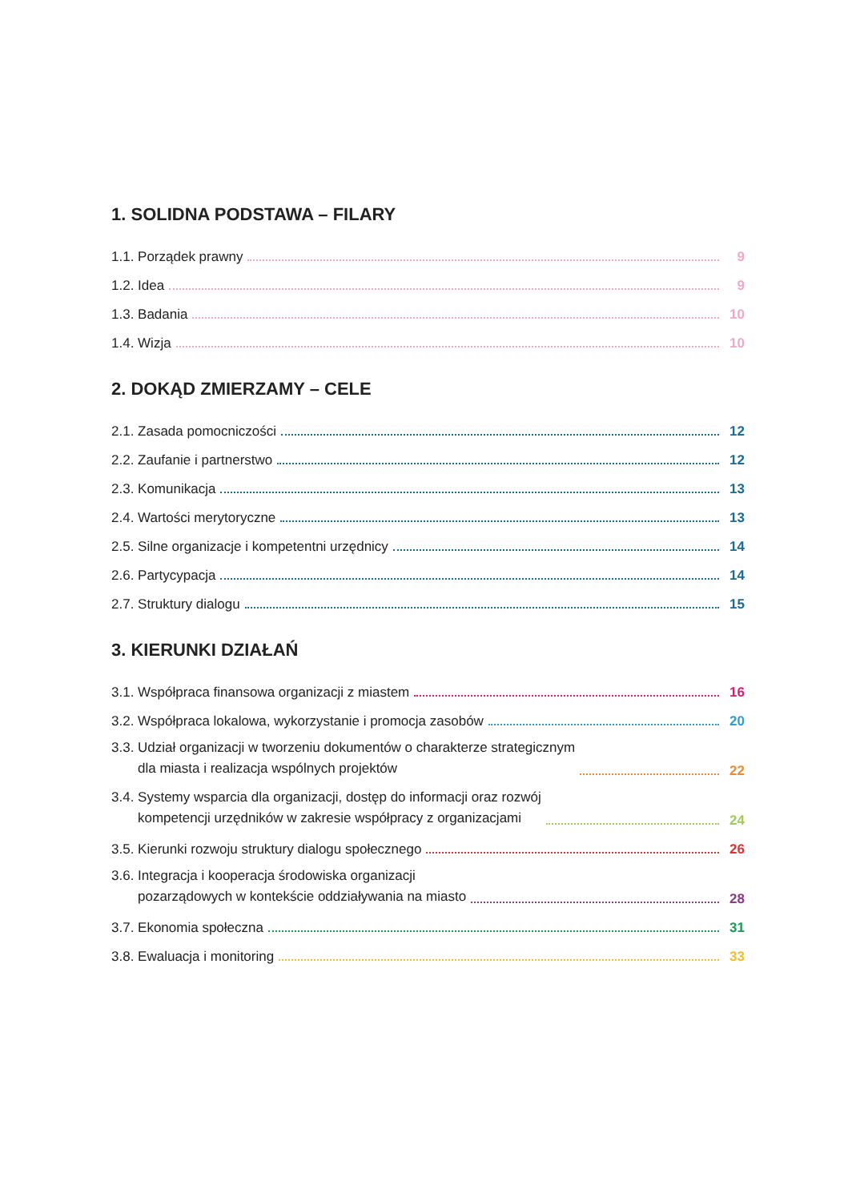1. SOLIDNA PODSTAWA – FILARY
1.1. Porządek prawny 9
1.2. Idea 9
1.3. Badania 10
1.4. Wizja 10
2. DOKĄD ZMIERZAMY – CELE
2.1. Zasada pomocniczości 12
2.2. Zaufanie i partnerstwo 12
2.3. Komunikacja 13
2.4. Wartości merytoryczne 13
2.5. Silne organizacje i kompetentni urzędnicy 14
2.6. Partycypacja 14
2.7. Struktury dialogu 15
3. KIERUNKI DZIAŁAŃ
3.1. Współpraca finansowa organizacji z miastem 16
3.2. Współpraca lokalowa, wykorzystanie i promocja zasobów 20
3.3. Udział organizacji w tworzeniu dokumentów o charakterze strategicznym
dla miasta i realizacja wspólnych projektów 22
3.4. Systemy wsparcia dla organizacji, dostęp do informacji oraz rozwój
kompetencji urzędników w zakresie współpracy z organizacjami 24
3.5. Kierunki rozwoju struktury dialogu społecznego 26
3.6. Integracja i kooperacja środowiska organizacji
pozarządowych w kontekście oddziaływania na miasto 28
3.7. Ekonomia społeczna 31
3.8. Ewaluacja i monitoring 33